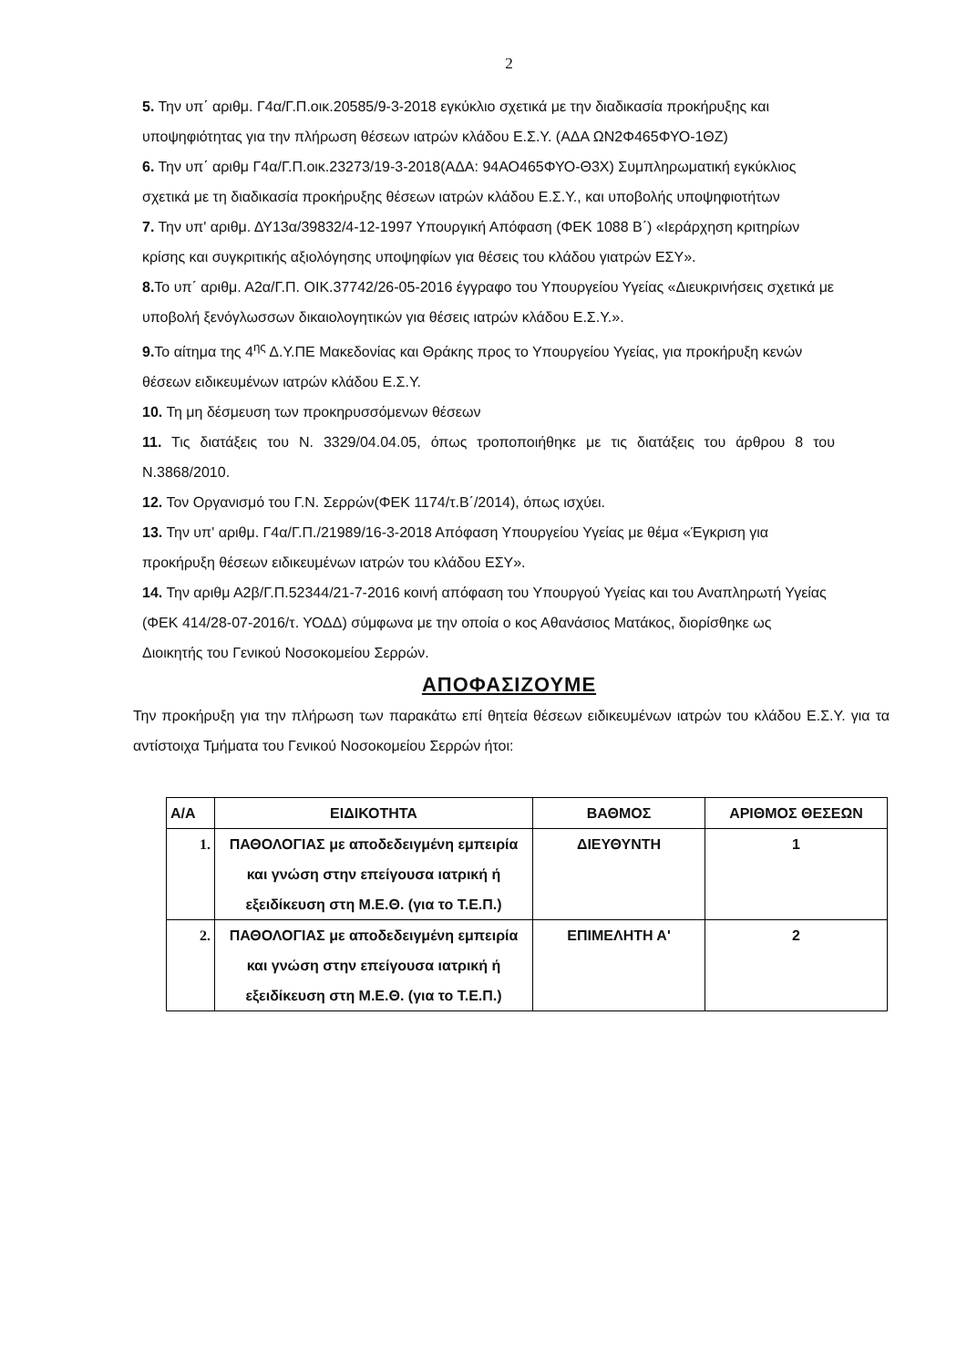2
5. Την υπ΄ αριθμ. Γ4α/Γ.Π.οικ.20585/9-3-2018 εγκύκλιο σχετικά με την διαδικασία προκήρυξης και υποψηφιότητας για την πλήρωση θέσεων ιατρών κλάδου Ε.Σ.Υ. (ΑΔΑ ΩΝ2Φ465ΦΥΟ-1ΘΖ)
6. Την υπ΄ αριθμ Γ4α/Γ.Π.οικ.23273/19-3-2018(ΑΔΑ: 94ΑΟ465ΦΥΟ-Θ3Χ) Συμπληρωματική εγκύκλιος σχετικά με τη διαδικασία προκήρυξης θέσεων ιατρών κλάδου Ε.Σ.Υ., και υποβολής υποψηφιοτήτων
7. Την υπ' αριθμ. ΔΥ13α/39832/4-12-1997 Υπουργική Απόφαση (ΦΕΚ 1088 Β΄) «Ιεράρχηση κριτηρίων κρίσης και συγκριτικής αξιολόγησης υποψηφίων για θέσεις του κλάδου γιατρών ΕΣΥ».
8. Το υπ΄ αριθμ. Α2α/Γ.Π. ΟΙΚ.37742/26-05-2016 έγγραφο του Υπουργείου Υγείας «Διευκρινήσεις σχετικά με υποβολή ξενόγλωσσων δικαιολογητικών για θέσεις ιατρών κλάδου Ε.Σ.Υ.».
9. Το αίτημα της 4<sup>ης</sup> Δ.Υ.ΠΕ Μακεδονίας και Θράκης προς το Υπουργείου Υγείας, για προκήρυξη κενών θέσεων ειδικευμένων ιατρών κλάδου Ε.Σ.Υ.
10. Τη μη δέσμευση των προκηρυσσόμενων θέσεων
11. Τις διατάξεις του Ν. 3329/04.04.05, όπως τροποποιήθηκε με τις διατάξεις του άρθρου 8 του Ν.3868/2010.
12. Τον Οργανισμό του Γ.Ν. Σερρών(ΦΕΚ 1174/τ.Β΄/2014), όπως ισχύει.
13. Την υπ' αριθμ. Γ4α/Γ.Π./21989/16-3-2018 Απόφαση Υπουργείου Υγείας με θέμα «Έγκριση για προκήρυξη θέσεων ειδικευμένων ιατρών του κλάδου ΕΣΥ».
14. Την αριθμ Α2β/Γ.Π.52344/21-7-2016 κοινή απόφαση του Υπουργού Υγείας και του Αναπληρωτή Υγείας (ΦΕΚ 414/28-07-2016/τ. ΥΟΔΔ) σύμφωνα με την οποία ο κος Αθανάσιος Ματάκος, διορίσθηκε ως Διοικητής του Γενικού Νοσοκομείου Σερρών.
ΑΠΟΦΑΣΙΖΟΥΜΕ
Την προκήρυξη για την πλήρωση των παρακάτω επί θητεία θέσεων ειδικευμένων ιατρών του κλάδου Ε.Σ.Υ. για τα αντίστοιχα Τμήματα του Γενικού Νοσοκομείου Σερρών ήτοι:
| Α/Α | ΕΙΔΙΚΟΤΗΤΑ | ΒΑΘΜΟΣ | ΑΡΙΘΜΟΣ ΘΕΣΕΩΝ |
| --- | --- | --- | --- |
| 1. | ΠΑΘΟΛΟΓΙΑΣ με αποδεδειγμένη εμπειρία και γνώση στην επείγουσα ιατρική ή εξειδίκευση στη Μ.Ε.Θ. (για το Τ.Ε.Π.) | ΔΙΕΥΘΥΝΤΗ | 1 |
| 2. | ΠΑΘΟΛΟΓΙΑΣ με αποδεδειγμένη εμπειρία και γνώση στην επείγουσα ιατρική ή εξειδίκευση στη Μ.Ε.Θ. (για το Τ.Ε.Π.) | ΕΠΙΜΕΛΗΤΗ Α' | 2 |